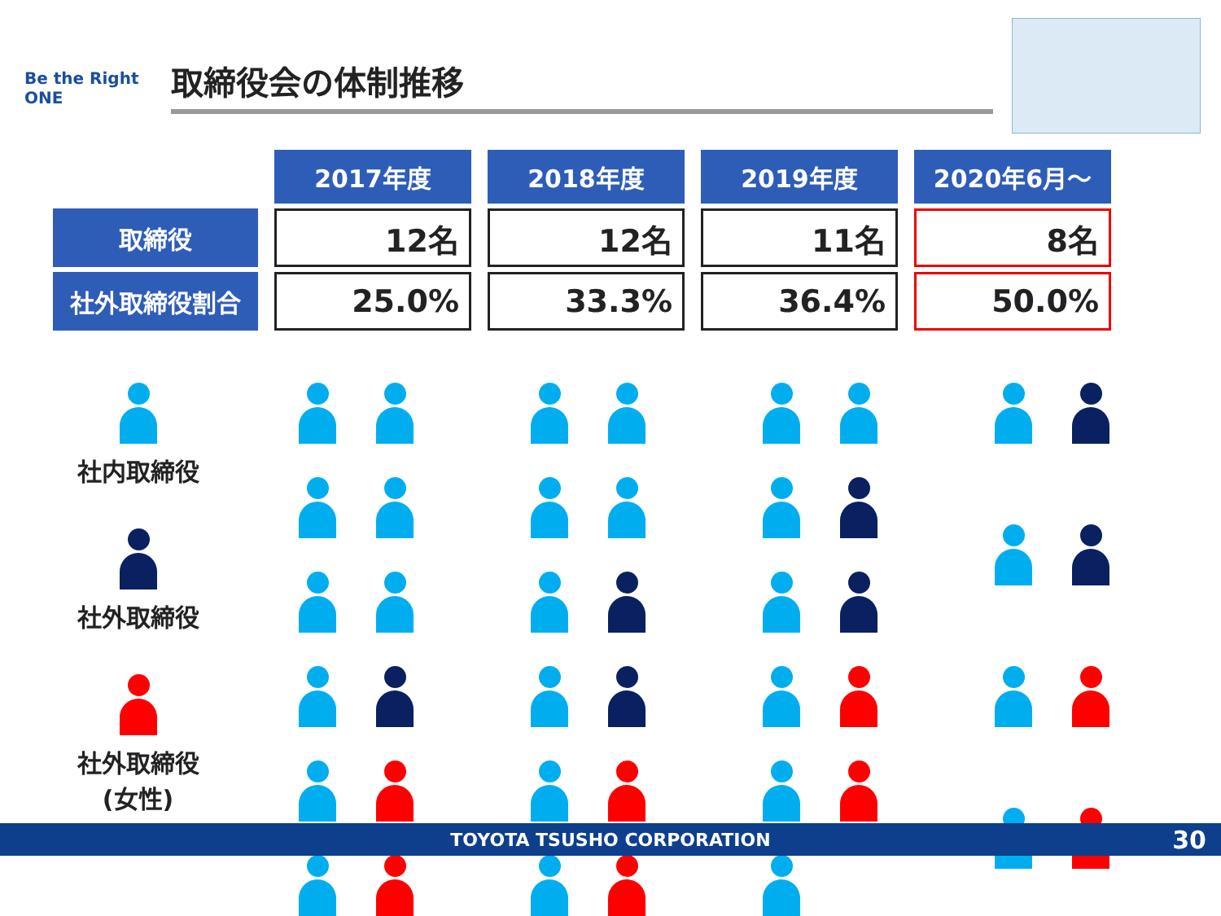Be the Right ONE
取締役会の体制推移
| | 2017年度 | 2018年度 | 2019年度 | 2020年6月～ |
| 取締役 | 12名 | 12名 | 11名 | 8名 |
| 社外取締役割合 | 25.0% | 33.3% | 36.4% | 50.0% |
社内取締役
社外取締役
社外取締役
(女性)
TOYOTA TSUSHO CORPORATION 30